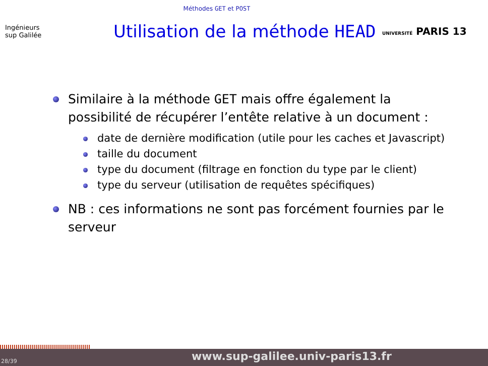Méthodes GET et POST
Ingénieurs
sup Galilée
Utilisation de la méthode HEAD
UNIVERSITÉ PARIS 13
Similaire à la méthode GET mais offre également la possibilité de récupérer l’entête relative à un document :
date de dernière modification (utile pour les caches et Javascript)
taille du document
type du document (filtrage en fonction du type par le client)
type du serveur (utilisation de requêtes spécifiques)
NB : ces informations ne sont pas forcément fournies par le serveur
28/39 www.sup-galilee.univ-paris13.fr